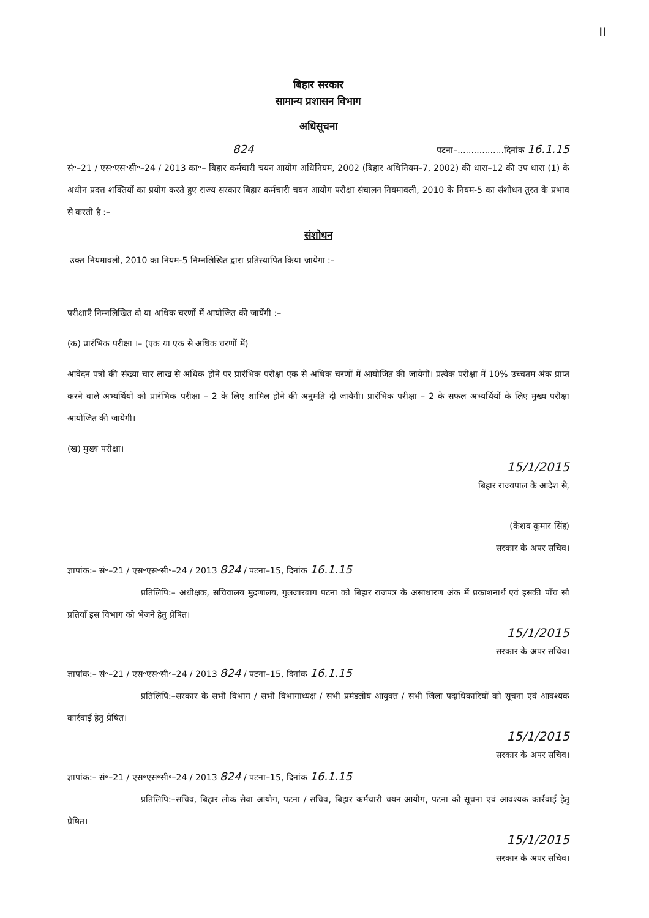II
बिहार सरकार
सामान्य प्रशासन विभाग
अधिसूचना
824 पटना–.................दिनांक 16.1.15
सं॰–21 / एस॰एस॰सी॰–24 / 2013 का॰– बिहार कर्मचारी चयन आयोग अधिनियम, 2002 (बिहार अधिनियम–7, 2002) की धारा–12 की उप धारा (1) के अधीन प्रदत्त शक्तियों का प्रयोग करते हुए राज्य सरकार बिहार कर्मचारी चयन आयोग परीक्षा संचालन नियमावली, 2010 के नियम-5 का संशोधन तुरत के प्रभाव से करती है :–
संशोधन
उक्त नियमावली, 2010 का नियम-5 निम्नलिखित द्वारा प्रतिस्थापित किया जायेगा :–
परीक्षाएँ निम्नलिखित दो या अधिक चरणों में आयोजित की जायेंगी :–
(क) प्रारंभिक परीक्षा ।– (एक या एक से अधिक चरणों में)
आवेदन पत्रों की संख्या चार लाख से अधिक होने पर प्रारंभिक परीक्षा एक से अधिक चरणों में आयोजित की जायेगी। प्रत्येक परीक्षा में 10% उच्चतम अंक प्राप्त करने वाले अभ्यर्थियों को प्रारंभिक परीक्षा – 2 के लिए शामिल होने की अनुमति दी जायेगी। प्रारंभिक परीक्षा – 2 के सफल अभ्यर्थियों के लिए मुख्य परीक्षा आयोजित की जायेगी।
(ख) मुख्य परीक्षा।
15/1/2015
बिहार राज्यपाल के आदेश से,
(केशव कुमार सिंह)
सरकार के अपर सचिव।
ज्ञापांक:– सं॰–21 / एस॰एस॰सी॰–24 / 2013 824 / पटना–15, दिनांक 16.1.15
प्रतिलिपि:– अधीक्षक, सचिवालय मुद्रणालय, गुलजारबाग पटना को बिहार राजपत्र के असाधारण अंक में प्रकाशनार्थ एवं इसकी पाँच सौ प्रतियाँ इस विभाग को भेजने हेतु प्रेषित।
15/1/2015
सरकार के अपर सचिव।
ज्ञापांक:– सं॰–21 / एस॰एस॰सी॰–24 / 2013 824 / पटना–15, दिनांक 16.1.15
प्रतिलिपि:–सरकार के सभी विभाग / सभी विभागाध्यक्ष / सभी प्रमंडलीय आयुक्त / सभी जिला पदाधिकारियों को सूचना एवं आवश्यक कार्रवाई हेतु प्रेषित।
15/1/2015
सरकार के अपर सचिव।
ज्ञापांक:– सं॰–21 / एस॰एस॰सी॰–24 / 2013 824 / पटना–15, दिनांक 16.1.15
प्रतिलिपि:–सचिव, बिहार लोक सेवा आयोग, पटना / सचिव, बिहार कर्मचारी चयन आयोग, पटना को सूचना एवं आवश्यक कार्रवाई हेतु प्रेषित।
15/1/2015
सरकार के अपर सचिव।